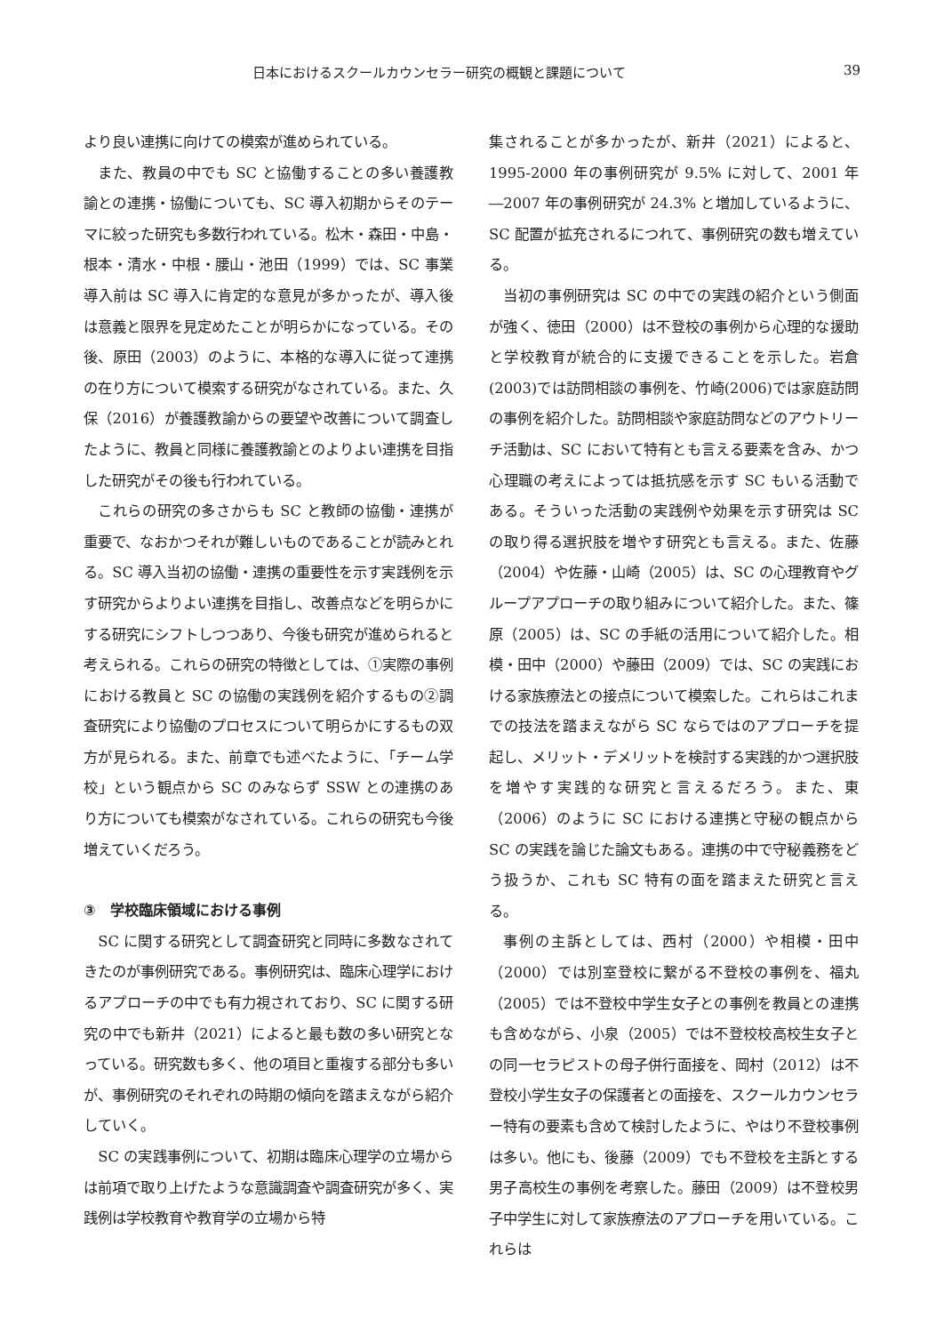日本におけるスクールカウンセラー研究の概観と課題について 39
より良い連携に向けての模索が進められている。
また、教員の中でも SC と協働することの多い養護教諭との連携・協働についても、SC 導入初期からそのテーマに絞った研究も多数行われている。松木・森田・中島・根本・清水・中根・腰山・池田（1999）では、SC 事業導入前は SC 導入に肯定的な意見が多かったが、導入後は意義と限界を見定めたことが明らかになっている。その後、原田（2003）のように、本格的な導入に従って連携の在り方について模索する研究がなされている。また、久保（2016）が養護教諭からの要望や改善について調査したように、教員と同様に養護教諭とのよりよい連携を目指した研究がその後も行われている。
これらの研究の多さからも SC と教師の協働・連携が重要で、なおかつそれが難しいものであることが読みとれる。SC 導入当初の協働・連携の重要性を示す実践例を示す研究からよりよい連携を目指し、改善点などを明らかにする研究にシフトしつつあり、今後も研究が進められると考えられる。これらの研究の特徴としては、①実際の事例における教員と SC の協働の実践例を紹介するもの②調査研究により協働のプロセスについて明らかにするもの双方が見られる。また、前章でも述べたように、「チーム学校」という観点から SC のみならず SSW との連携のあり方についても模索がなされている。これらの研究も今後増えていくだろう。
③　学校臨床領域における事例
SC に関する研究として調査研究と同時に多数なされてきたのが事例研究である。事例研究は、臨床心理学におけるアプローチの中でも有力視されており、SC に関する研究の中でも新井（2021）によると最も数の多い研究となっている。研究数も多く、他の項目と重複する部分も多いが、事例研究のそれぞれの時期の傾向を踏まえながら紹介していく。
SC の実践事例について、初期は臨床心理学の立場からは前項で取り上げたような意識調査や調査研究が多く、実践例は学校教育や教育学の立場から特
集されることが多かったが、新井（2021）によると、1995-2000 年の事例研究が 9.5% に対して、2001 年―2007 年の事例研究が 24.3% と増加しているように、SC 配置が拡充されるにつれて、事例研究の数も増えている。
当初の事例研究は SC の中での実践の紹介という側面が強く、徳田（2000）は不登校の事例から心理的な援助と学校教育が統合的に支援できることを示した。岩倉(2003)では訪問相談の事例を、竹崎(2006)では家庭訪問の事例を紹介した。訪問相談や家庭訪問などのアウトリーチ活動は、SC において特有とも言える要素を含み、かつ心理職の考えによっては抵抗感を示す SC もいる活動である。そういった活動の実践例や効果を示す研究は SC の取り得る選択肢を増やす研究とも言える。また、佐藤（2004）や佐藤・山崎（2005）は、SC の心理教育やグループアプローチの取り組みについて紹介した。また、篠原（2005）は、SC の手紙の活用について紹介した。相模・田中（2000）や藤田（2009）では、SC の実践における家族療法との接点について模索した。これらはこれまでの技法を踏まえながら SC ならではのアプローチを提起し、メリット・デメリットを検討する実践的かつ選択肢を増やす実践的な研究と言えるだろう。また、東（2006）のように SC における連携と守秘の観点から SC の実践を論じた論文もある。連携の中で守秘義務をどう扱うか、これも SC 特有の面を踏まえた研究と言える。
事例の主訴としては、西村（2000）や相模・田中（2000）では別室登校に繋がる不登校の事例を、福丸（2005）では不登校中学生女子との事例を教員との連携も含めながら、小泉（2005）では不登校校高校生女子との同一セラピストの母子併行面接を、岡村（2012）は不登校小学生女子の保護者との面接を、スクールカウンセラー特有の要素も含めて検討したように、やはり不登校事例は多い。他にも、後藤（2009）でも不登校を主訴とする男子高校生の事例を考察した。藤田（2009）は不登校男子中学生に対して家族療法のアプローチを用いている。これらは